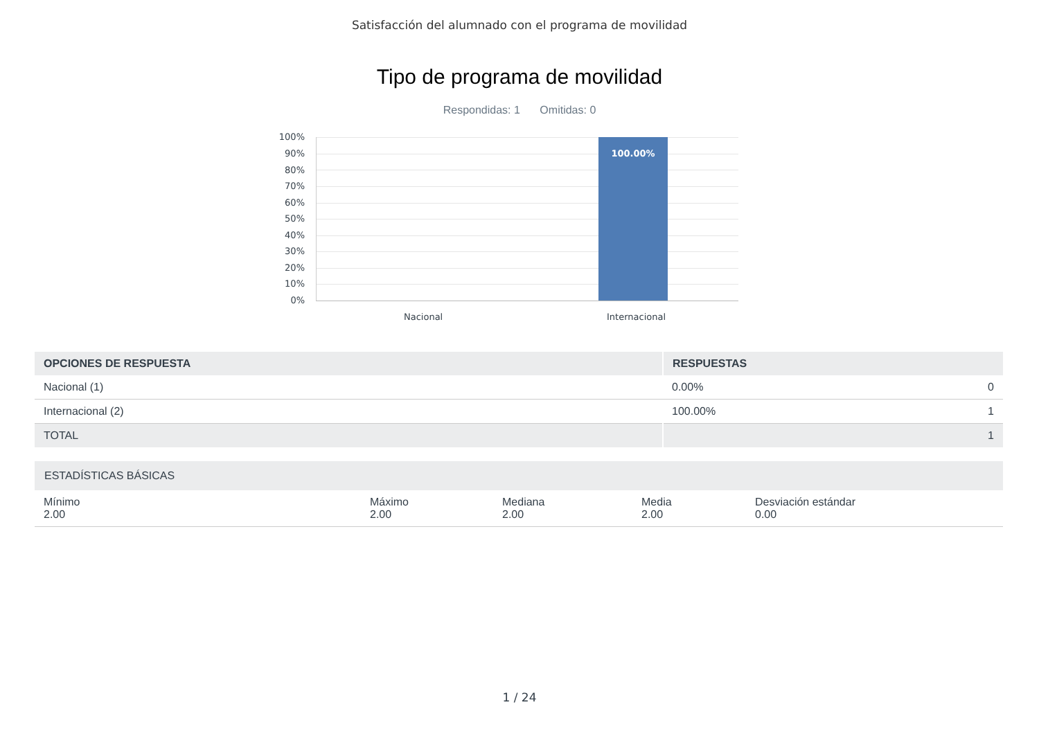Satisfacción del alumnado con el programa de movilidad
Tipo de programa de movilidad
Respondidas: 1 Omitidas: 0
100%
90%
80%
70%
60%
50%
40%
30%
20%
10%
0%
100.00%
Nacional Internacional
| OPCIONES DE RESPUESTA | RESPUESTAS | |
| --- | --- | --- |
| Nacional (1) | 0.00% | 0 |
| Internacional (2) | 100.00% | 1 |
| TOTAL | | 1 |
| ESTADÍSTICAS BÁSICAS | | | | |
| Mínimo 2.00 | Máximo 2.00 | Mediana 2.00 | Media 2.00 | Desviación estándar 0.00 |
1 / 24